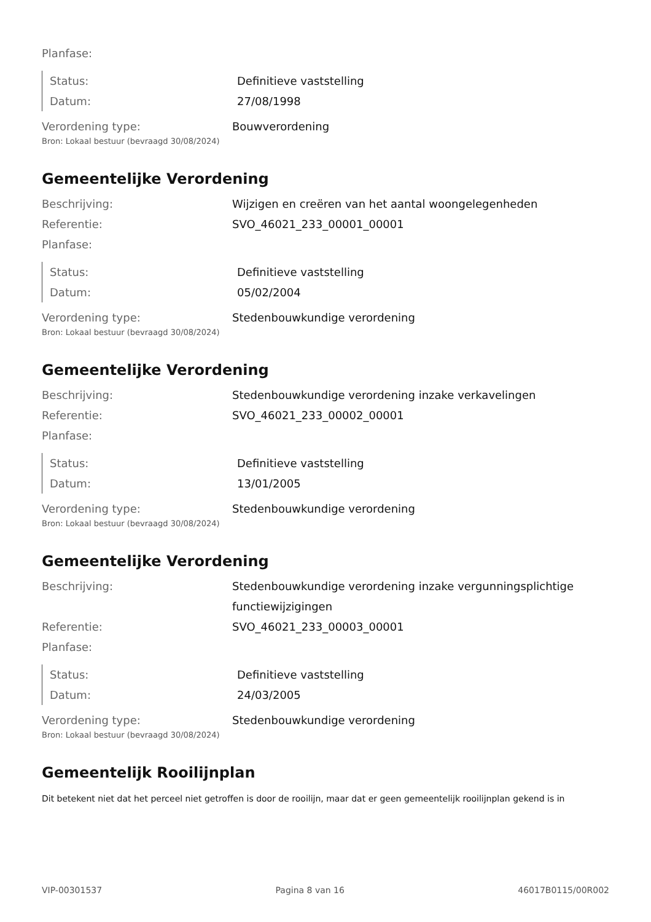Planfase:
Status: Definitieve vaststelling
Datum: 27/08/1998
Verordening type: Bouwverordening
Bron: Lokaal bestuur (bevraagd 30/08/2024)
Gemeentelijke Verordening
Beschrijving: Wijzigen en creëren van het aantal woongelegenheden
Referentie: SVO_46021_233_00001_00001
Planfase:
Status: Definitieve vaststelling
Datum: 05/02/2004
Verordening type: Stedenbouwkundige verordening
Bron: Lokaal bestuur (bevraagd 30/08/2024)
Gemeentelijke Verordening
Beschrijving: Stedenbouwkundige verordening inzake verkavelingen
Referentie: SVO_46021_233_00002_00001
Planfase:
Status: Definitieve vaststelling
Datum: 13/01/2005
Verordening type: Stedenbouwkundige verordening
Bron: Lokaal bestuur (bevraagd 30/08/2024)
Gemeentelijke Verordening
Beschrijving: Stedenbouwkundige verordening inzake vergunningsplichtige functiewijzigingen
Referentie: SVO_46021_233_00003_00001
Planfase:
Status: Definitieve vaststelling
Datum: 24/03/2005
Verordening type: Stedenbouwkundige verordening
Bron: Lokaal bestuur (bevraagd 30/08/2024)
Gemeentelijk Rooilijnplan
Dit betekent niet dat het perceel niet getroffen is door de rooilijn, maar dat er geen gemeentelijk rooilijnplan gekend is in
VIP-00301537 Pagina 8 van 16 46017B0115/00R002